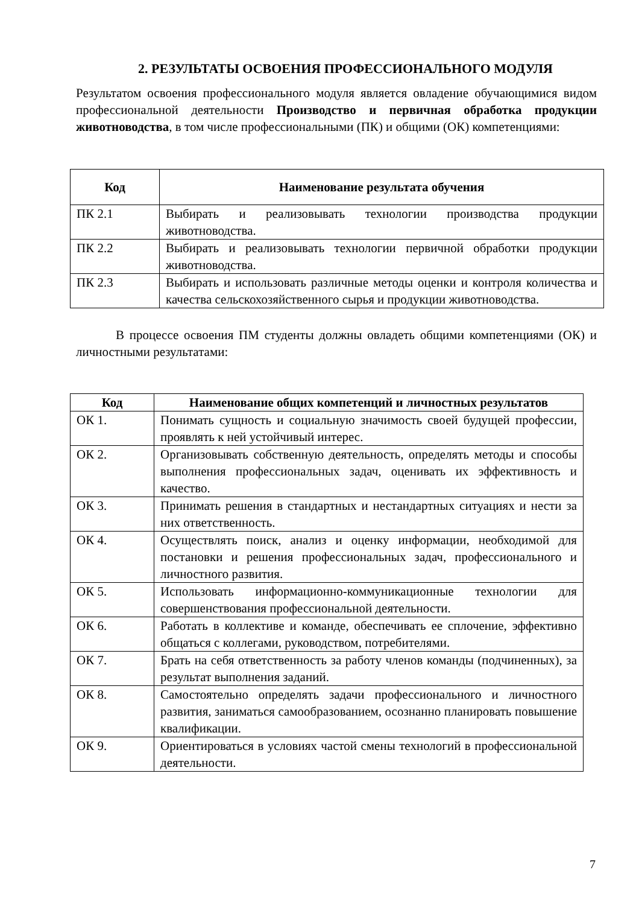2. РЕЗУЛЬТАТЫ ОСВОЕНИЯ ПРОФЕССИОНАЛЬНОГО МОДУЛЯ
Результатом освоения профессионального модуля является овладение обучающимися видом профессиональной деятельности Производство и первичная обработка продукции животноводства, в том числе профессиональными (ПК) и общими (ОК) компетенциями:
| Код | Наименование результата обучения |
| --- | --- |
| ПК 2.1 | Выбирать и реализовывать технологии производства продукции животноводства. |
| ПК 2.2 | Выбирать и реализовывать технологии первичной обработки продукции животноводства. |
| ПК 2.3 | Выбирать и использовать различные методы оценки и контроля количества и качества сельскохозяйственного сырья и продукции животноводства. |
В процессе освоения ПМ студенты должны овладеть общими компетенциями (ОК) и личностными результатами:
| Код | Наименование общих компетенций и личностных результатов |
| --- | --- |
| ОК 1. | Понимать сущность и социальную значимость своей будущей профессии, проявлять к ней устойчивый интерес. |
| ОК 2. | Организовывать собственную деятельность, определять методы и способы выполнения профессиональных задач, оценивать их эффективность и качество. |
| ОК 3. | Принимать решения в стандартных и нестандартных ситуациях и нести за них ответственность. |
| ОК 4. | Осуществлять поиск, анализ и оценку информации, необходимой для постановки и решения профессиональных задач, профессионального и личностного развития. |
| ОК 5. | Использовать информационно-коммуникационные технологии для совершенствования профессиональной деятельности. |
| ОК 6. | Работать в коллективе и команде, обеспечивать ее сплочение, эффективно общаться с коллегами, руководством, потребителями. |
| ОК 7. | Брать на себя ответственность за работу членов команды (подчиненных), за результат выполнения заданий. |
| ОК 8. | Самостоятельно определять задачи профессионального и личностного развития, заниматься самообразованием, осознанно планировать повышение квалификации. |
| ОК 9. | Ориентироваться в условиях частой смены технологий в профессиональной деятельности. |
7